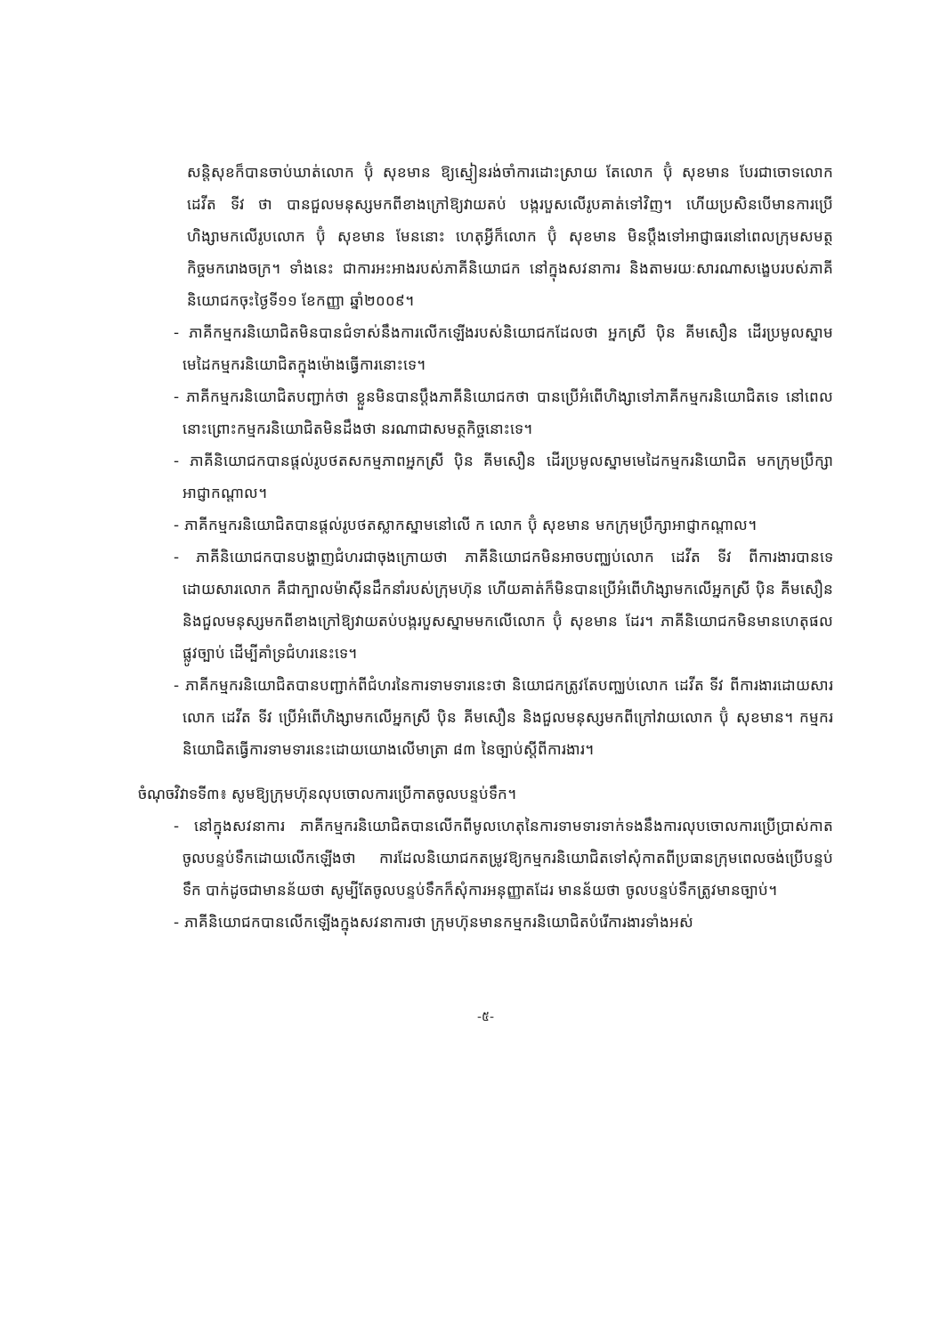សន្តិសុខក៏បានចាប់ឃាត់លោក ប៊ុំ សុខមាន ឱ្យស្មៀនរង់ចាំការដោះស្រាយ តែលោក ប៊ុំ សុខមាន បែរជាចោទលោក ដេវីត ទីវ ថា បានជួលមនុស្សមកពីខាងក្រៅឱ្យវាយតប់ បង្ករបួសលើរូបគាត់ទៅវិញ។ ហើយប្រសិនបើមានការប្រើហិង្សាមកលើរូបលោក ប៊ុំ សុខមាន មែននោះ ហេតុអ្វីក៏លោក ប៊ុំ សុខមាន មិនប្តឹងទៅអាជ្ញាធរនៅពេលក្រុមសមត្ថកិច្ចមករោងចក្រ។ ទាំងនេះ ជាការអះអាងរបស់ភាគីនិយោជក នៅក្នុងសវនាការ និងតាមរយៈសារណាសង្ខេបរបស់ភាគីនិយោជកចុះថ្ងៃទី១១ ខែកញ្ញា ឆ្នាំ២០០៩។
- ភាគីកម្មករនិយោជិតមិនបានជំទាស់នឹងការលើកឡើងរបស់និយោជកដែលថា អ្នកស្រី ប៉ិន គីមសឿន ដើរប្រមូលស្នាមមេដៃកម្មករនិយោជិតក្នុងម៉ោងធ្វើការនោះទេ។
- ភាគីកម្មករនិយោជិតបញ្ជាក់ថា ខ្លួនមិនបានប្តឹងភាគីនិយោជកថា បានប្រើអំពើហិង្សាទៅភាគីកម្មករនិយោជិតទេ នៅពេលនោះព្រោះកម្មករនិយោជិតមិនដឹងថា នរណាជាសមត្ថកិច្ចនោះទេ។
- ភាគីនិយោជកបានផ្តល់រូបថតសកម្មភាពអ្នកស្រី ប៉ិន គីមសឿន ដើរប្រមូលស្នាមមេដៃកម្មករនិយោជិត មកក្រុមប្រឹក្សាអាជ្ញាកណ្តាល។
- ភាគីកម្មករនិយោជិតបានផ្តល់រូបថតស្លាកស្នាមនៅលើ ក លោក ប៊ុំ សុខមាន មកក្រុមប្រឹក្សាអាជ្ញាកណ្តាល។
- ភាគីនិយោជកបានបង្ហាញជំហរជាចុងក្រោយថា ភាគីនិយោជកមិនអាចបញ្ឈប់លោក ដេវីត ទីវ ពីការងារបានទេ ដោយសារលោក គឺជាក្បាលម៉ាស៊ីនដឹកនាំរបស់ក្រុមហ៊ុន ហើយគាត់ក៏មិនបានប្រើអំពើហិង្សាមកលើអ្នកស្រី ប៉ិន គីមសឿន និងជួលមនុស្សមកពីខាងក្រៅឱ្យវាយតប់បង្ករបួសស្នាមមកលើលោក ប៊ុំ សុខមាន ដែរ។ ភាគីនិយោជកមិនមានហេតុផលផ្លូវច្បាប់ ដើម្បីគាំទ្រជំហរនេះទេ។
- ភាគីកម្មករនិយោជិតបានបញ្ជាក់ពីជំហរនៃការទាមទារនេះថា និយោជកត្រូវតែបញ្ឈប់លោក ដេវីត ទីវ ពីការងារដោយសារលោក ដេវីត ទីវ ប្រើអំពើហិង្សាមកលើអ្នកស្រី ប៉ិន គីមសឿន និងជួលមនុស្សមកពីក្រៅវាយលោក ប៊ុំ សុខមាន។ កម្មករនិយោជិតធ្វើការទាមទារនេះដោយយោងលើមាត្រា ៨៣ នៃច្បាប់ស្តីពីការងារ។
ចំណុចវិវាទទី៣៖ សូមឱ្យក្រុមហ៊ុនលុបចោលការប្រើកាតចូលបន្ទប់ទឹក។
- នៅក្នុងសវនាការ ភាគីកម្មករនិយោជិតបានលើកពីមូលហេតុនៃការទាមទារទាក់ទងនឹងការលុបចោលការប្រើប្រាស់កាតចូលបន្ទប់ទឹកដោយលើកឡើងថា ការដែលនិយោជកតម្រូវឱ្យកម្មករនិយោជិតទៅសុំកាតពីប្រធានក្រុមពេលចង់ប្រើបន្ទប់ទឹក បាក់ដូចជាមានន័យថា សូម្បីតែចូលបន្ទប់ទឹកក៏សុំការអនុញ្ញាតដែរ មានន័យថា ចូលបន្ទប់ទឹកត្រូវមានច្បាប់។
- ភាគីនិយោជកបានលើកឡើងក្នុងសវនាការថា ក្រុមហ៊ុនមានកម្មករនិយោជិតបំរើការងារទាំងអស់
-៥-